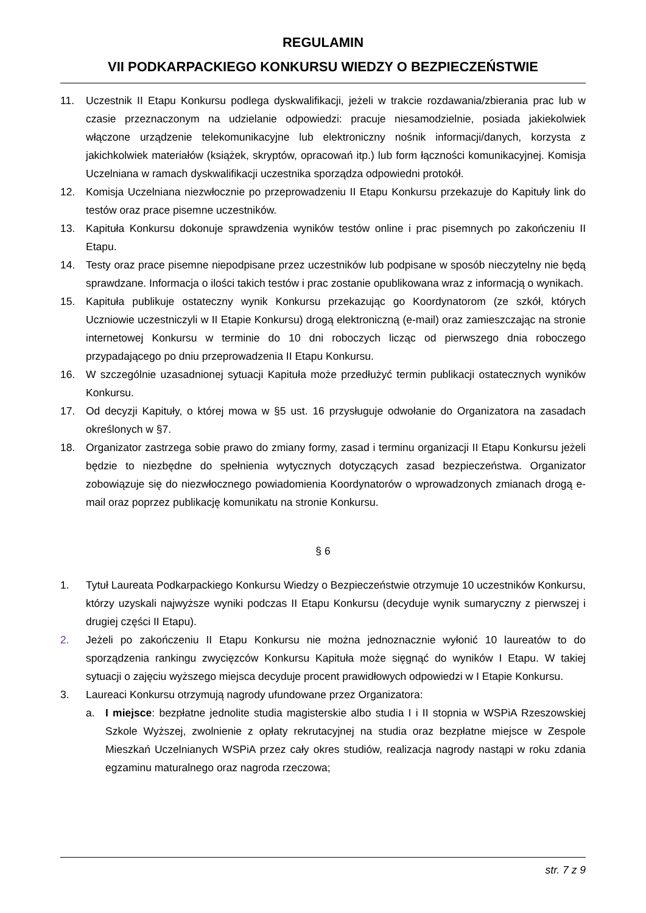REGULAMIN
VII PODKARPACKIEGO KONKURSU WIEDZY O BEZPIECZEŃSTWIE
11. Uczestnik II Etapu Konkursu podlega dyskwalifikacji, jeżeli w trakcie rozdawania/zbierania prac lub w czasie przeznaczonym na udzielanie odpowiedzi: pracuje niesamodzielnie, posiada jakie­kolwiek włączone urządzenie telekomunikacyjne lub elektroniczny nośnik informacji/danych, korzysta z jakichkolwiek materiałów (książek, skryptów, opracowań itp.) lub form łączności ko­munikacyjnej. Komisja Uczelniana w ramach dyskwalifikacji uczestnika sporządza odpowiedni protokół.
12. Komisja Uczelniana niezwłocznie po przeprowadzeniu II Etapu Konkursu przekazuje do Kapituły link do testów oraz prace pisemne uczestników.
13. Kapituła Konkursu dokonuje sprawdzenia wyników testów online i prac pisemnych po zakoń­czeniu II Etapu.
14. Testy oraz prace pisemne niepodpisane przez uczestników lub podpisane w sposób nieczytelny nie będą sprawdzane. Informacja o ilości takich testów i prac zostanie opublikowana wraz z informacją o wynikach.
15. Kapituła publikuje ostateczny wynik Konkursu przekazując go Koordynatorom (ze szkół, których Uczniowie uczestniczyli w II Etapie Konkursu) drogą elektroniczną (e-mail) oraz zamieszczając na stronie internetowej Konkursu w terminie do 10 dni roboczych licząc od pierwszego dnia roboczego przypadającego po dniu przeprowadzenia II Etapu Konkursu.
16. W szczególnie uzasadnionej sytuacji Kapituła może przedłużyć termin publikacji ostatecznych wyników Konkursu.
17. Od decyzji Kapituły, o której mowa w §5 ust. 16 przysługuje odwołanie do Organizatora na za­sadach określonych w §7.
18. Organizator zastrzega sobie prawo do zmiany formy, zasad i terminu organizacji II Etapu Kon­kursu jeżeli będzie to niezbędne do spełnienia wytycznych dotyczących zasad bezpieczeństwa. Organizator zobowiązuje się do niezwłocznego powiadomienia Koordynatorów o wprowadzo­nych zmianach drogą e-mail oraz poprzez publikację komunikatu na stronie Konkursu.
§ 6
1. Tytuł Laureata Podkarpackiego Konkursu Wiedzy o Bezpieczeństwie otrzymuje 10 uczestników Konkursu, którzy uzyskali najwyższe wyniki podczas II Etapu Konkursu (decyduje wynik suma­ryczny z pierwszej i drugiej części II Etapu).
2. Jeżeli po zakończeniu II Etapu Konkursu nie można jednoznacznie wyłonić 10 laureatów to do sporządzenia rankingu zwycięzców Konkursu Kapituła może sięgnąć do wyników I Etapu. W ta­kiej sytuacji o zajęciu wyższego miejsca decyduje procent prawidłowych odpowiedzi w I Etapie Konkursu.
3. Laureaci Konkursu otrzymują nagrody ufundowane przez Organizatora:
a. I miejsce: bezpłatne jednolite studia magisterskie albo studia I i II stopnia w WSPiA Rzeszow­skiej Szkole Wyższej, zwolnienie z opłaty rekrutacyjnej na studia oraz bezpłatne miejsce w Zespole Mieszkań Uczelnianych WSPiA przez cały okres studiów, realizacja nagrody na­stąpi w roku zdania egzaminu maturalnego oraz nagroda rzeczowa;
str. 7 z 9